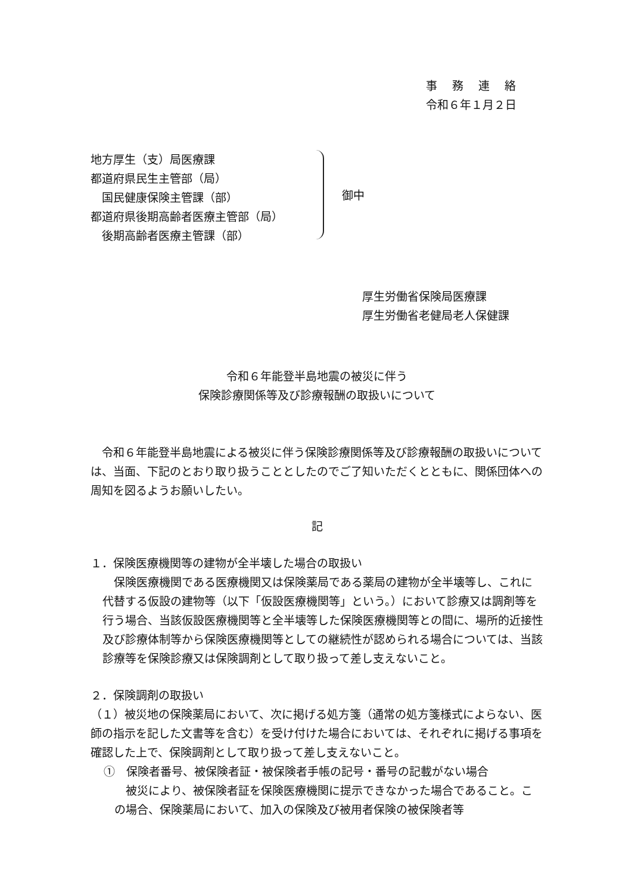事　 務 　連 　絡
令和６年１月２日
地方厚生（支）局医療課
都道府県民生主管部（局）
　国民健康保険主管課（部）
都道府県後期高齢者医療主管部（局）
　後期高齢者医療主管課（部）
御中
厚生労働省保険局医療課
厚生労働省老健局老人保健課
令和６年能登半島地震の被災に伴う
保険診療関係等及び診療報酬の取扱いについて
　令和６年能登半島地震による被災に伴う保険診療関係等及び診療報酬の取扱いについては、当面、下記のとおり取り扱うこととしたのでご了知いただくとともに、関係団体への周知を図るようお願いしたい。
記
１．保険医療機関等の建物が全半壊した場合の取扱い
　保険医療機関である医療機関又は保険薬局である薬局の建物が全半壊等し、これに代替する仮設の建物等（以下「仮設医療機関等」という。）において診療又は調剤等を行う場合、当該仮設医療機関等と全半壊等した保険医療機関等との間に、場所的近接性及び診療体制等から保険医療機関等としての継続性が認められる場合については、当該診療等を保険診療又は保険調剤として取り扱って差し支えないこと。
２．保険調剤の取扱い
（１）被災地の保険薬局において、次に掲げる処方箋（通常の処方箋様式によらない、医師の指示を記した文書等を含む）を受け付けた場合においては、それぞれに掲げる事項を確認した上で、保険調剤として取り扱って差し支えないこと。
①　保険者番号、被保険者証・被保険者手帳の記号・番号の記載がない場合
　被災により、被保険者証を保険医療機関に提示できなかった場合であること。この場合、保険薬局において、加入の保険及び被用者保険の被保険者等